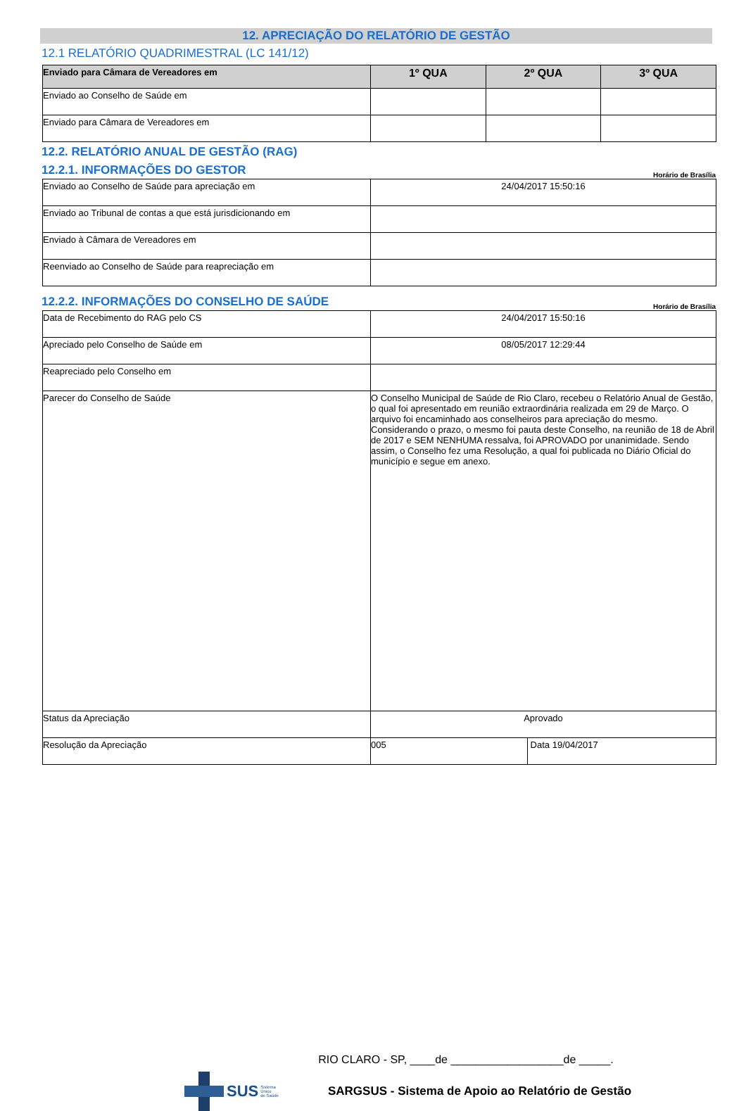12. APRECIAÇÃO DO RELATÓRIO DE GESTÃO
12.1 RELATÓRIO QUADRIMESTRAL (LC 141/12)
| Enviado para Câmara de Vereadores em | 1º QUA | 2º QUA | 3º QUA |
| --- | --- | --- | --- |
| Enviado ao Conselho de Saúde em | | | |
| Enviado para Câmara de Vereadores em | | | |
12.2. RELATÓRIO ANUAL DE GESTÃO (RAG)
12.2.1. INFORMAÇÕES DO GESTOR
Horário de Brasília
| Enviado ao Conselho de Saúde para apreciação em | 24/04/2017 15:50:16 |
| Enviado ao Tribunal de contas a que está jurisdicionando em | |
| Enviado à Câmara de Vereadores em | |
| Reenviado ao Conselho de Saúde para reapreciação em | |
12.2.2. INFORMAÇÕES DO CONSELHO DE SAÚDE
Horário de Brasília
| Data de Recebimento do RAG pelo CS | 24/04/2017 15:50:16 | |
| Apreciado pelo Conselho de Saúde em | 08/05/2017 12:29:44 | |
| Reapreciado pelo Conselho em | | |
| Parecer do Conselho de Saúde | O Conselho Municipal de Saúde de Rio Claro, recebeu o Relatório Anual de Gestão, o qual foi apresentado em reunião extraordinária realizada em 29 de Março. O arquivo foi encaminhado aos conselheiros para apreciação do mesmo. Considerando o prazo, o mesmo foi pauta deste Conselho, na reunião de 18 de Abril de 2017 e SEM NENHUMA ressalva, foi APROVADO por unanimidade. Sendo assim, o Conselho fez uma Resolução, a qual foi publicada no Diário Oficial do município e segue em anexo. | |
| Status da Apreciação | Aprovado | |
| Resolução da Apreciação | 005 | Data 19/04/2017 |
RIO CLARO - SP, ____de __________________de _____.
SUS Sistema
Único
de Saúde SARGSUS - Sistema de Apoio ao Relatório de Gestão